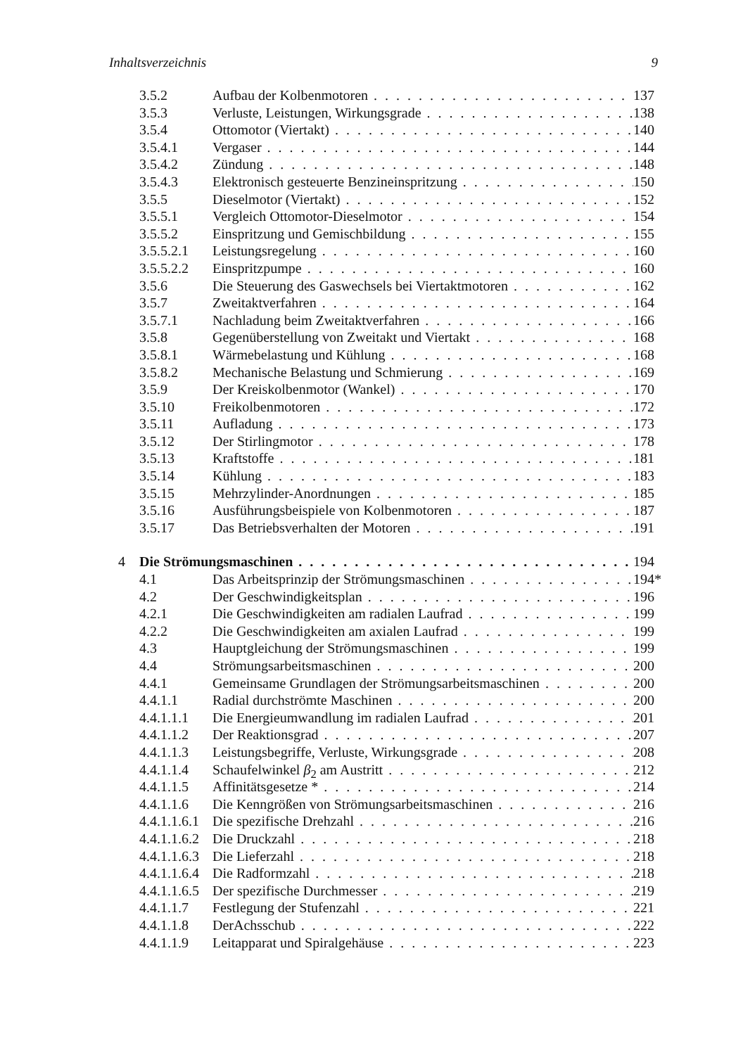Inhaltsverzeichnis 9
3.5.2 Aufbau der Kolbenmotoren 137
3.5.3 Verluste, Leistungen, Wirkungsgrade 138
3.5.4 Ottomotor (Viertakt) 140
3.5.4.1 Vergaser 144
3.5.4.2 Zündung 148
3.5.4.3 Elektronisch gesteuerte Benzineinspritzung 150
3.5.5 Dieselmotor (Viertakt) 152
3.5.5.1 Vergleich Ottomotor-Dieselmotor 154
3.5.5.2 Einspritzung und Gemischbildung 155
3.5.5.2.1 Leistungsregelung 160
3.5.5.2.2 Einspritzpumpe 160
3.5.6 Die Steuerung des Gaswechsels bei Viertaktmotoren 162
3.5.7 Zweitaktverfahren 164
3.5.7.1 Nachladung beim Zweitaktverfahren 166
3.5.8 Gegenüberstellung von Zweitakt und Viertakt 168
3.5.8.1 Wärmebelastung und Kühlung 168
3.5.8.2 Mechanische Belastung und Schmierung 169
3.5.9 Der Kreiskolbenmotor (Wankel) 170
3.5.10 Freikolbenmotoren 172
3.5.11 Aufladung 173
3.5.12 Der Stirlingmotor 178
3.5.13 Kraftstoffe 181
3.5.14 Kühlung 183
3.5.15 Mehrzylinder-Anordnungen 185
3.5.16 Ausführungsbeispiele von Kolbenmotoren 187
3.5.17 Das Betriebsverhalten der Motoren 191
4 Die Strömungsmaschinen 194
4.1 Das Arbeitsprinzip der Strömungsmaschinen 194*
4.2 Der Geschwindigkeitsplan 196
4.2.1 Die Geschwindigkeiten am radialen Laufrad 199
4.2.2 Die Geschwindigkeiten am axialen Laufrad 199
4.3 Hauptgleichung der Strömungsmaschinen 199
4.4 Strömungsarbeitsmaschinen 200
4.4.1 Gemeinsame Grundlagen der Strömungsarbeitsmaschinen 200
4.4.1.1 Radial durchströmte Maschinen 200
4.4.1.1.1 Die Energieumwandlung im radialen Laufrad 201
4.4.1.1.2 Der Reaktionsgrad 207
4.4.1.1.3 Leistungsbegriffe, Verluste, Wirkungsgrade 208
4.4.1.1.4 Schaufelwinkel β<sub>2</sub> am Austritt 212
4.4.1.1.5 Affinitätsgesetze * 214
4.4.1.1.6 Die Kenngrößen von Strömungsarbeitsmaschinen 216
4.4.1.1.6.1 Die spezifische Drehzahl 216
4.4.1.1.6.2 Die Druckzahl 218
4.4.1.1.6.3 Die Lieferzahl 218
4.4.1.1.6.4 Die Radformzahl 218
4.4.1.1.6.5 Der spezifische Durchmesser 219
4.4.1.1.7 Festlegung der Stufenzahl 221
4.4.1.1.8 DerAchsschub 222
4.4.1.1.9 Leitapparat und Spiralgehäuse 223